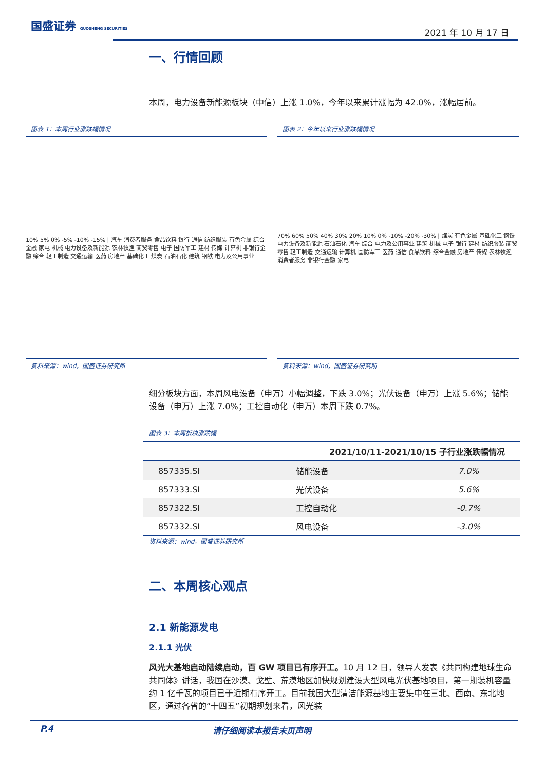国盛证券 GUOSHENG SECURITIES
2021 年 10 月 17 日
一、行情回顾
本周，电力设备新能源板块（中信）上涨 1.0%，今年以来累计涨幅为 42.0%，涨幅居前。
图表 1：本周行业涨跌幅情况
10% 5% 0% -5% -10% -15% | 汽车 消费者服务 食品饮料 银行 通信 纺织服装 有色金属 综合金融 家电 机械 电力设备及新能源 农林牧渔 商贸零售 电子 国防军工 建材 传媒 计算机 非银行金融 综合 轻工制造 交通运输 医药 房地产 基础化工 煤炭 石油石化 建筑 钢铁 电力及公用事业
资料来源：wind，国盛证券研究所
图表 2：今年以来行业涨跌幅情况
70% 60% 50% 40% 30% 20% 10% 0% -10% -20% -30% | 煤炭 有色金属 基础化工 钢铁 电力设备及新能源 石油石化 汽车 综合 电力及公用事业 建筑 机械 电子 银行 建材 纺织服装 商贸零售 轻工制造 交通运输 计算机 国防军工 医药 通信 食品饮料 综合金融 房地产 传媒 农林牧渔 消费者服务 非银行金融 家电
资料来源：wind，国盛证券研究所
细分板块方面，本周风电设备（申万）小幅调整，下跌 3.0%；光伏设备（申万）上涨 5.6%；储能设备（申万）上涨 7.0%；工控自动化（申万）本周下跌 0.7%。
图表 3：本周板块涨跌幅
| 2021/10/11-2021/10/15 子行业涨跌幅情况 | | |
| --- | --- | --- |
| 857335.SI | 储能设备 | 7.0% |
| 857333.SI | 光伏设备 | 5.6% |
| 857322.SI | 工控自动化 | -0.7% |
| 857332.SI | 风电设备 | -3.0% |
资料来源：wind，国盛证券研究所
二、本周核心观点
2.1 新能源发电
2.1.1 光伏
风光大基地启动陆续启动，百 GW 项目已有序开工。10 月 12 日，领导人发表《共同构建地球生命共同体》讲话，我国在沙漠、戈壁、荒漠地区加快规划建设大型风电光伏基地项目，第一期装机容量约 1 亿千瓦的项目已于近期有序开工。目前我国大型清洁能源基地主要集中在三北、西南、东北地区，通过各省的“十四五”初期规划来看，风光装
P.4 请仔细阅读本报告末页声明